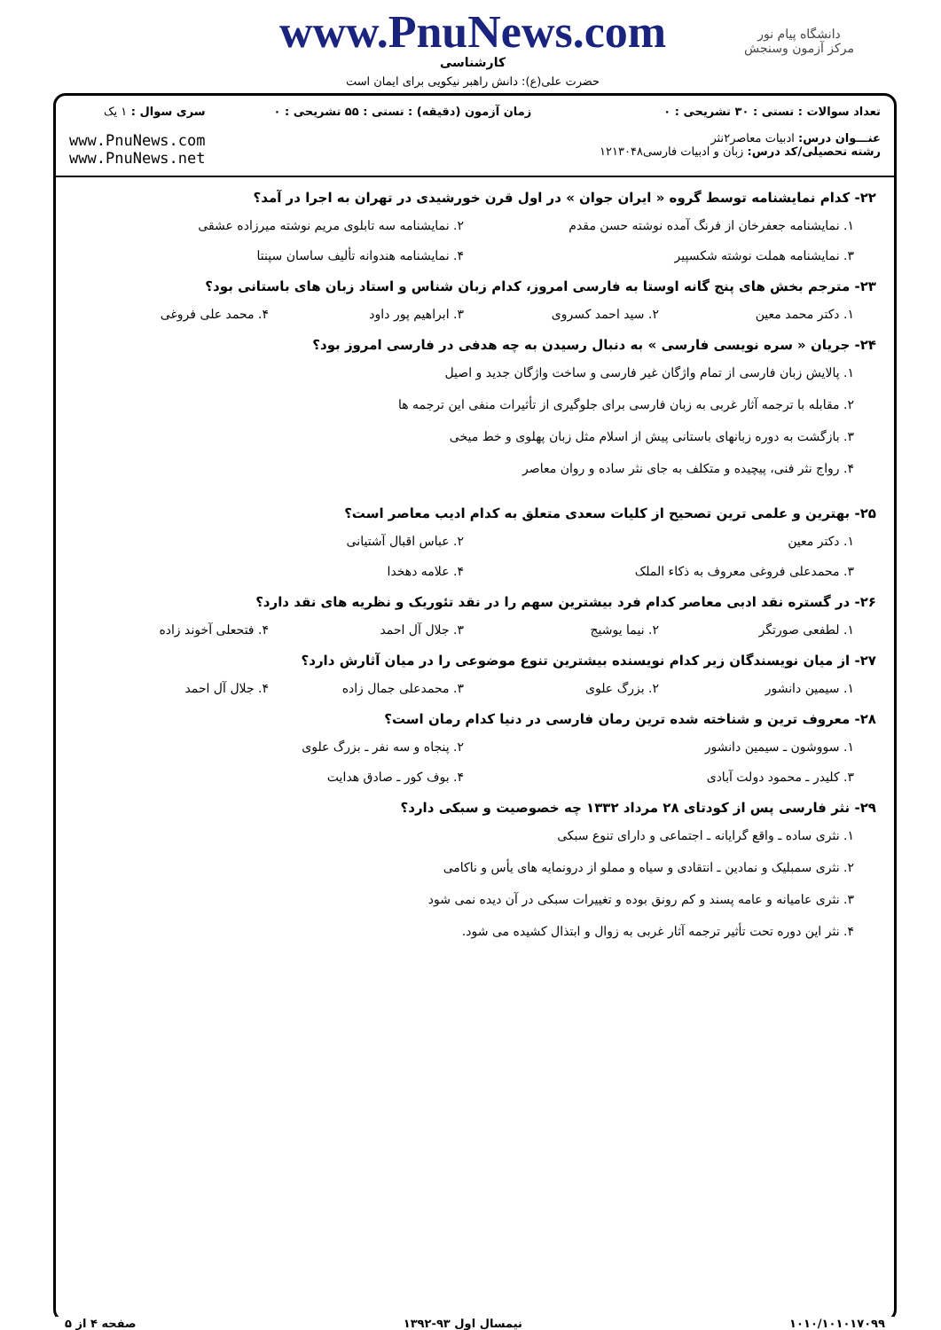دانشگاه پیام نور
مرکز آزمون وسنجش
www.PnuNews.com
کارشناسی
حضرت علی(ع): دانش راهبر نیکویی برای ایمان است
تعداد سوالات : تستی : ۳۰ تشریحی : ۰
عنـــوان درس: ادبیات معاصر۲نثر
رشته تحصیلی/کد درس: زبان و ادبیات فارسی۱۲۱۳۰۴۸
زمان آزمون (دقیقه) : تستی : ۵۵ تشریحی : ۰
سری سوال : ۱ یک
www.PnuNews.com
www.PnuNews.net
۲۲- کدام نمایشنامه توسط گروه « ایران جوان » در اول قرن خورشیدی در تهران به اجرا در آمد؟
۱. نمایشنامه جعفرخان از فرنگ آمده نوشته حسن مقدم
۲. نمایشنامه سه تابلوی مریم نوشته میرزاده عشقی
۳. نمایشنامه هملت نوشته شکسپیر
۴. نمایشنامه هندوانه تألیف ساسان سپنتا
۲۳- مترجم بخش های پنج گانه اوستا به فارسی امروز، کدام زبان شناس و استاد زبان های باستانی بود؟
۱. دکتر محمد معین
۲. سید احمد کسروی
۳. ابراهیم پور داود
۴. محمد علی فروغی
۲۴- جریان « سره نویسی فارسی » به دنبال رسیدن به چه هدفی در فارسی امروز بود؟
۱. پالایش زبان فارسی از تمام واژگان غیر فارسی و ساخت واژگان جدید و اصیل
۲. مقابله با ترجمه آثار غربی به زبان فارسی برای جلوگیری از تأثیرات منفی این ترجمه ها
۳. بازگشت به دوره زبانهای باستانی پیش از اسلام مثل زبان پهلوی و خط میخی
۴. رواج نثر فنی، پیچیده و متکلف به جای نثر ساده و روان معاصر
۲۵- بهترین و علمی ترین تصحیح از کلیات سعدی متعلق به کدام ادیب معاصر است؟
۱. دکتر معین
۲. عباس اقبال آشتیانی
۳. محمدعلی فروغی معروف به ذکاء الملک
۴. علامه دهخدا
۲۶- در گستره نقد ادبی معاصر کدام فرد بیشترین سهم را در نقد تئوریک و نظریه های نقد دارد؟
۱. لطفعی صورتگر
۲. نیما یوشیج
۳. جلال آل احمد
۴. فتحعلی آخوند زاده
۲۷- از میان نویسندگان زیر کدام نویسنده بیشترین تنوع موضوعی را در میان آثارش دارد؟
۱. سیمین دانشور
۲. بزرگ علوی
۳. محمدعلی جمال زاده
۴. جلال آل احمد
۲۸- معروف ترین و شناخته شده ترین رمان فارسی در دنیا کدام رمان است؟
۱. سووشون ـ سیمین دانشور
۲. پنجاه و سه نفر ـ بزرگ علوی
۳. کلیدر ـ محمود دولت آبادی
۴. بوف کور ـ صادق هدایت
۲۹- نثر فارسی پس از کودتای ۲۸ مرداد ۱۳۳۲ چه خصوصیت و سبکی دارد؟
۱. نثری ساده ـ واقع گرایانه ـ اجتماعی و دارای تنوع سبکی
۲. نثری سمبلیک و نمادین ـ انتقادی و سیاه و مملو از درونمایه های یأس و ناکامی
۳. نثری عامیانه و عامه پسند و کم رونق بوده و تغییرات سبکی در آن دیده نمی شود
۴. نثر این دوره تحت تأثیر ترجمه آثار غربی به زوال و ابتذال کشیده می شود.
۱۰۱۰/۱۰۱۰۱۷۰۹۹ نیمسال اول ۹۳-۱۳۹۲ صفحه ۴ از ۵